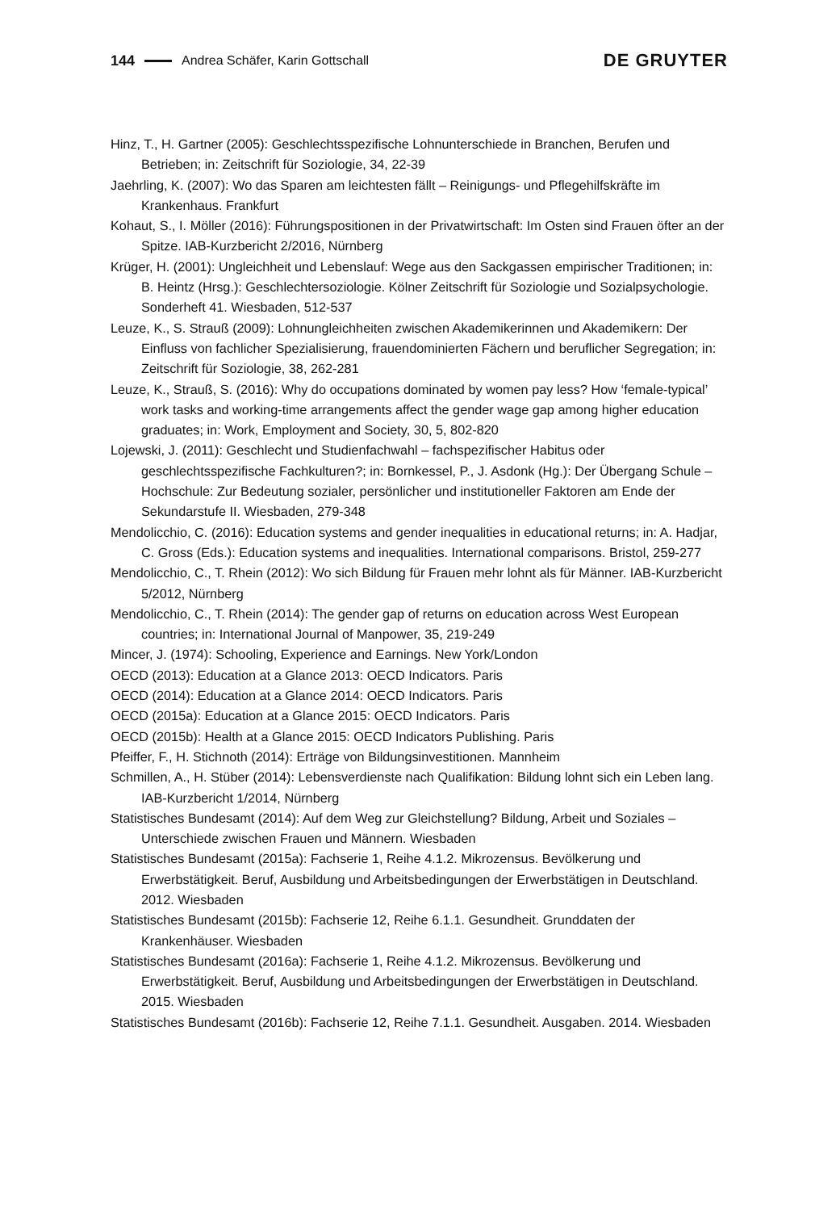144 Andrea Schäfer, Karin Gottschall DE GRUYTER
Hinz, T., H. Gartner (2005): Geschlechtsspezifische Lohnunterschiede in Branchen, Berufen und Betrieben; in: Zeitschrift für Soziologie, 34, 22-39
Jaehrling, K. (2007): Wo das Sparen am leichtesten fällt – Reinigungs- und Pflegehilfskräfte im Krankenhaus. Frankfurt
Kohaut, S., I. Möller (2016): Führungspositionen in der Privatwirtschaft: Im Osten sind Frauen öfter an der Spitze. IAB-Kurzbericht 2/2016, Nürnberg
Krüger, H. (2001): Ungleichheit und Lebenslauf: Wege aus den Sackgassen empirischer Traditionen; in: B. Heintz (Hrsg.): Geschlechtersoziologie. Kölner Zeitschrift für Soziologie und Sozialpsychologie. Sonderheft 41. Wiesbaden, 512-537
Leuze, K., S. Strauß (2009): Lohnungleichheiten zwischen Akademikerinnen und Akademikern: Der Einfluss von fachlicher Spezialisierung, frauendominierten Fächern und beruflicher Segregation; in: Zeitschrift für Soziologie, 38, 262-281
Leuze, K., Strauß, S. (2016): Why do occupations dominated by women pay less? How ‘female-typical’ work tasks and working-time arrangements affect the gender wage gap among higher education graduates; in: Work, Employment and Society, 30, 5, 802-820
Lojewski, J. (2011): Geschlecht und Studienfachwahl – fachspezifischer Habitus oder geschlechtsspezifische Fachkulturen?; in: Bornkessel, P., J. Asdonk (Hg.): Der Übergang Schule – Hochschule: Zur Bedeutung sozialer, persönlicher und institutioneller Faktoren am Ende der Sekundarstufe II. Wiesbaden, 279-348
Mendolicchio, C. (2016): Education systems and gender inequalities in educational returns; in: A. Hadjar, C. Gross (Eds.): Education systems and inequalities. International comparisons. Bristol, 259-277
Mendolicchio, C., T. Rhein (2012): Wo sich Bildung für Frauen mehr lohnt als für Männer. IAB-Kurzbericht 5/2012, Nürnberg
Mendolicchio, C., T. Rhein (2014): The gender gap of returns on education across West European countries; in: International Journal of Manpower, 35, 219-249
Mincer, J. (1974): Schooling, Experience and Earnings. New York/London
OECD (2013): Education at a Glance 2013: OECD Indicators. Paris
OECD (2014): Education at a Glance 2014: OECD Indicators. Paris
OECD (2015a): Education at a Glance 2015: OECD Indicators. Paris
OECD (2015b): Health at a Glance 2015: OECD Indicators Publishing. Paris
Pfeiffer, F., H. Stichnoth (2014): Erträge von Bildungsinvestitionen. Mannheim
Schmillen, A., H. Stüber (2014): Lebensverdienste nach Qualifikation: Bildung lohnt sich ein Leben lang. IAB-Kurzbericht 1/2014, Nürnberg
Statistisches Bundesamt (2014): Auf dem Weg zur Gleichstellung? Bildung, Arbeit und Soziales – Unterschiede zwischen Frauen und Männern. Wiesbaden
Statistisches Bundesamt (2015a): Fachserie 1, Reihe 4.1.2. Mikrozensus. Bevölkerung und Erwerbstätigkeit. Beruf, Ausbildung und Arbeitsbedingungen der Erwerbstätigen in Deutschland. 2012. Wiesbaden
Statistisches Bundesamt (2015b): Fachserie 12, Reihe 6.1.1. Gesundheit. Grunddaten der Krankenhäuser. Wiesbaden
Statistisches Bundesamt (2016a): Fachserie 1, Reihe 4.1.2. Mikrozensus. Bevölkerung und Erwerbstätigkeit. Beruf, Ausbildung und Arbeitsbedingungen der Erwerbstätigen in Deutschland. 2015. Wiesbaden
Statistisches Bundesamt (2016b): Fachserie 12, Reihe 7.1.1. Gesundheit. Ausgaben. 2014. Wiesbaden